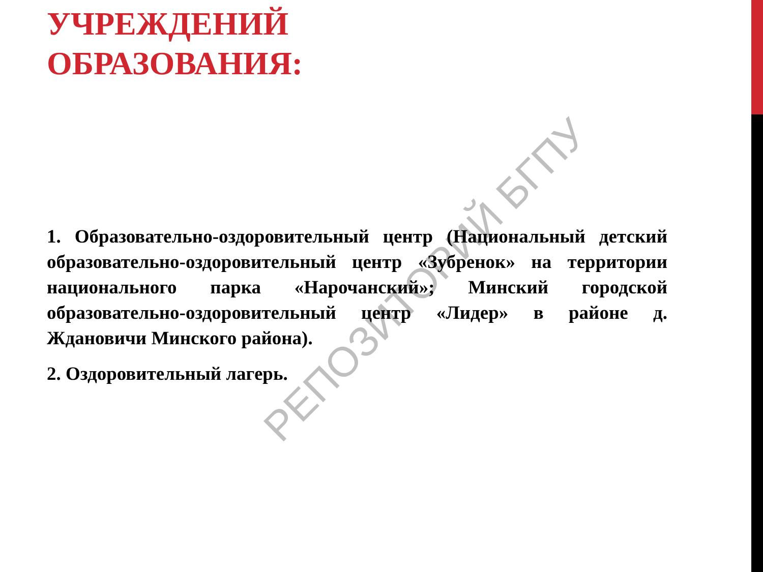УЧРЕЖДЕНИЙ
ОБРАЗОВАНИЯ:
1. Образовательно-оздоровительный центр (Национальный детский образовательно-оздоровительный центр «Зубренок» на территории национального парка «Нарочанский»; Минский городской образовательно-оздоровительный центр «Лидер» в районе д. Ждановичи Минского района).
2. Оздоровительный лагерь.
РЕПОЗИТОРИЙ БГПУ